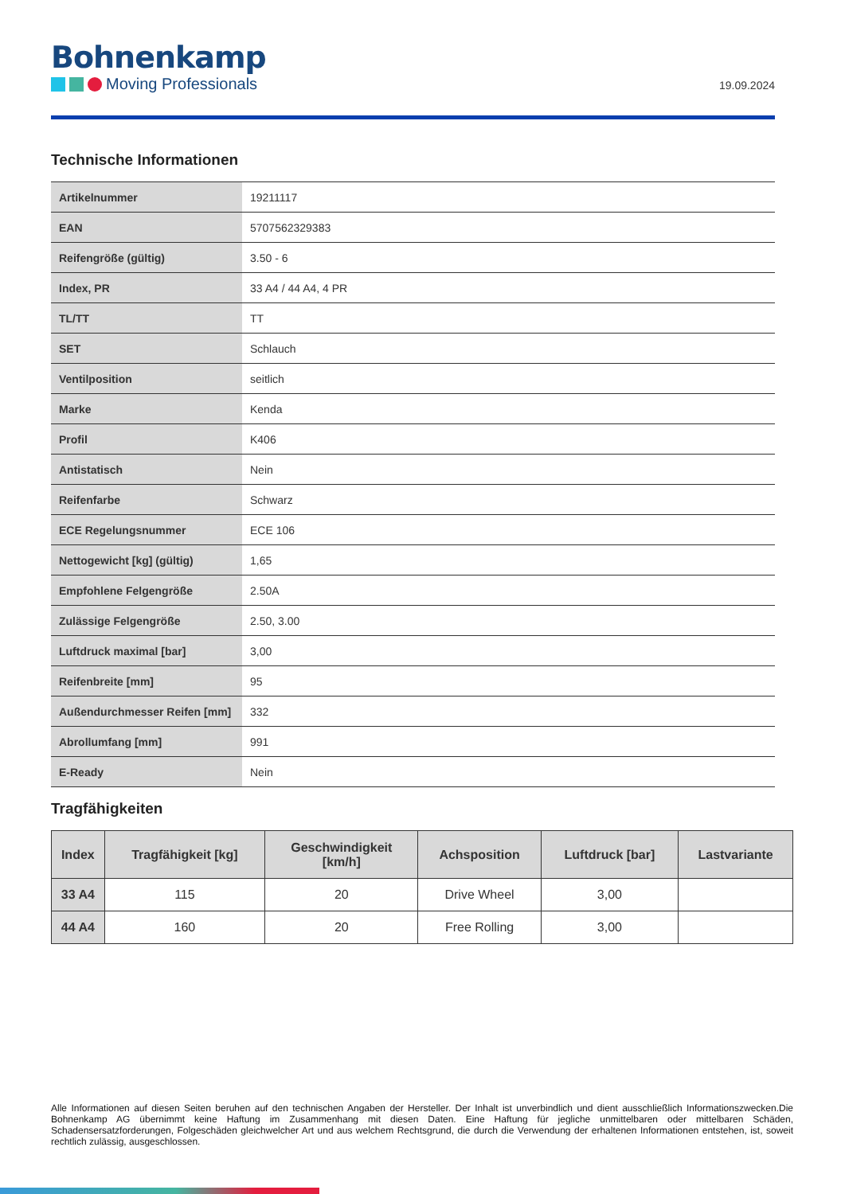Bohnenkamp
Moving Professionals
19.09.2024
Technische Informationen
| Artikelnummer | 19211117 |
| EAN | 5707562329383 |
| Reifengröße (gültig) | 3.50 - 6 |
| Index, PR | 33 A4 / 44 A4, 4 PR |
| TL/TT | TT |
| SET | Schlauch |
| Ventilposition | seitlich |
| Marke | Kenda |
| Profil | K406 |
| Antistatisch | Nein |
| Reifenfarbe | Schwarz |
| ECE Regelungsnummer | ECE 106 |
| Nettogewicht [kg] (gültig) | 1,65 |
| Empfohlene Felgengröße | 2.50A |
| Zulässige Felgengröße | 2.50, 3.00 |
| Luftdruck maximal [bar] | 3,00 |
| Reifenbreite [mm] | 95 |
| Außendurchmesser Reifen [mm] | 332 |
| Abrollumfang [mm] | 991 |
| E-Ready | Nein |
Tragfähigkeiten
| Index | Tragfähigkeit [kg] | Geschwindigkeit [km/h] | Achsposition | Luftdruck [bar] | Lastvariante |
| --- | --- | --- | --- | --- | --- |
| 33 A4 | 115 | 20 | Drive Wheel | 3,00 | |
| 44 A4 | 160 | 20 | Free Rolling | 3,00 | |
Alle Informationen auf diesen Seiten beruhen auf den technischen Angaben der Hersteller. Der Inhalt ist unverbindlich und dient ausschließlich Informationszwecken.Die Bohnenkamp AG übernimmt keine Haftung im Zusammenhang mit diesen Daten. Eine Haftung für jegliche unmittelbaren oder mittelbaren Schäden, Schadensersatzforderungen, Folgeschäden gleichwelcher Art und aus welchem Rechtsgrund, die durch die Verwendung der erhaltenen Informationen entstehen, ist, soweit rechtlich zulässig, ausgeschlossen.